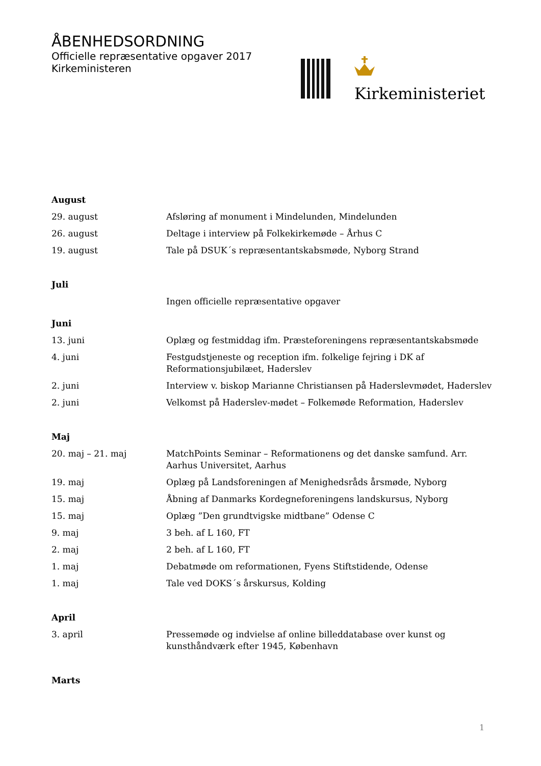ÅBENHEDSORDNING
Officielle repræsentative opgaver 2017
Kirkeministeren
Kirkeministeriet
| August | |
| 29. august | Afsløring af monument i Mindelunden, Mindelunden |
| 26. august | Deltage i interview på Folkekirkemøde – Århus C |
| 19. august | Tale på DSUK´s repræsentantskabsmøde, Nyborg Strand |
| Juli | |
| | Ingen officielle repræsentative opgaver |
| Juni | |
| 13. juni | Oplæg og festmiddag ifm. Præsteforeningens repræsentantskabsmøde |
| 4. juni | Festgudstjeneste og reception ifm. folkelige fejring i DK af Reformationsjubilæet, Haderslev |
| 2. juni | Interview v. biskop Marianne Christiansen på Haderslevmødet, Haderslev |
| 2. juni | Velkomst på Haderslev-mødet – Folkemøde Reformation, Haderslev |
| Maj | |
| 20. maj – 21. maj | MatchPoints Seminar – Reformationens og det danske samfund. Arr. Aarhus Universitet, Aarhus |
| 19. maj | Oplæg på Landsforeningen af Menighedsråds årsmøde, Nyborg |
| 15. maj | Åbning af Danmarks Kordegneforeningens landskursus, Nyborg |
| 15. maj | Oplæg ”Den grundtvigske midtbane” Odense C |
| 9. maj | 3 beh. af L 160, FT |
| 2. maj | 2 beh. af L 160, FT |
| 1. maj | Debatmøde om reformationen, Fyens Stiftstidende, Odense |
| 1. maj | Tale ved DOKS´s årskursus, Kolding |
| April | |
| 3. april | Pressemøde og indvielse af online billeddatabase over kunst og kunsthåndværk efter 1945, København |
| Marts | |
1